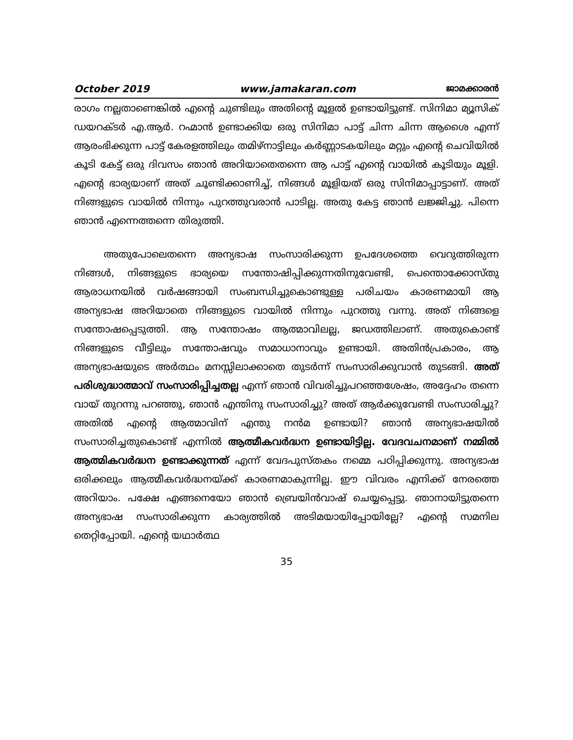October 2019 www.jamakaran.com ജാമക്കാരൻ
രാഗം നല്ലതാണെങ്കിൽ എന്റെ ചുണ്ടിലും അതിന്റെ മൂളൽ ഉണ്ടായിട്ടുണ്ട്. സിനിമാ മ്യൂസിക് ഡയറക്ടർ എ.ആർ. റഹ്മാൻ ഉണ്ടാക്കിയ ഒരു സിനിമാ പാട്ട് ചിന്ന ചിന്ന ആശൈ എന്ന് ആരംഭിക്കുന്ന പാട്ട് കേരളത്തിലും തമിഴ്നാട്ടിലും കർണ്ണാടകയിലും മറ്റും എന്റെ ചെവിയിൽ കൂടി കേട്ട് ഒരു ദിവസം ഞാൻ അറിയാതെതന്നെ ആ പാട്ട് എന്റെ വായിൽ കൂടിയും മൂളി. എന്റെ ഭാര്യയാണ് അത് ചൂണ്ടിക്കാണിച്ച്, നിങ്ങൾ മൂളിയത് ഒരു സിനിമാപ്പാട്ടാണ്. അത് നിങ്ങളുടെ വായിൽ നിന്നും പുറത്തുവരാൻ പാടില്ല. അതു കേട്ട ഞാൻ ലജ്ജിച്ചു. പിന്നെ ഞാൻ എന്നെത്തന്നെ തിരുത്തി.
അതുപോലെതന്നെ അന്യഭാഷ സംസാരിക്കുന്ന ഉപദേശത്തെ വെറുത്തിരുന്ന നിങ്ങൾ, നിങ്ങളുടെ ഭാര്യയെ സന്തോഷിപ്പിക്കുന്നതിനുവേണ്ടി, പെന്തൊക്കോസ്തു ആരാധനയിൽ വർഷങ്ങായി സംബന്ധിച്ചുകൊണ്ടുള്ള പരിചയം കാരണമായി ആ അന്യഭാഷ അറിയാതെ നിങ്ങളുടെ വായിൽ നിന്നും പുറത്തു വന്നു. അത് നിങ്ങളെ സന്തോഷപ്പെടുത്തി. ആ സന്തോഷം ആത്മാവിലല്ല, ജഡത്തിലാണ്. അതുകൊണ്ട് നിങ്ങളുടെ വീട്ടിലും സന്തോഷവും സമാധാനാവും ഉണ്ടായി. അതിൻപ്രകാരം, ആ അന്യഭാഷയുടെ അർത്ഥം മനസ്സിലാക്കാതെ തുടർന്ന് സംസാരിക്കുവാൻ തുടങ്ങി. അത് പരിശുദ്ധാത്മാവ് സംസാരിപ്പിച്ചതല്ല എന്ന് ഞാൻ വിവരിച്ചുപറഞ്ഞശേഷം, അദ്ദേഹം തന്നെ വായ് തുറന്നു പറഞ്ഞു, ഞാൻ എന്തിനു സംസാരിച്ചു? അത് ആർക്കുവേണ്ടി സംസാരിച്ചു? അതിൽ എന്റെ ആത്മാവിന് എന്തു നൻമ ഉണ്ടായി? ഞാൻ അന്യഭാഷയിൽ സംസാരിച്ചതുകൊണ്ട് എന്നിൽ ആത്മീകവർദ്ധന ഉണ്ടായിട്ടില്ല. വേദവചനമാണ് നമ്മിൽ ആത്മികവർദ്ധന ഉണ്ടാക്കുന്നത് എന്ന് വേദപുസ്തകം നമ്മെ പഠിപ്പിക്കുന്നു. അന്യഭാഷ ഒരിക്കലും ആത്മീകവർദ്ധനയ്ക്ക് കാരണമാകുന്നില്ല. ഈ വിവരം എനിക്ക് നേരത്തെ അറിയാം. പക്ഷേ എങ്ങനെയോ ഞാൻ ബ്രെയിൻവാഷ് ചെയ്യപ്പെട്ടു. ഞാനായിട്ടുതന്നെ അന്യഭാഷ സംസാരിക്കുന്ന കാര്യത്തിൽ അടിമയായിപ്പോയില്ലേ? എന്റെ സമനില തെറ്റിപ്പോയി. എന്റെ യഥാർത്ഥ
35